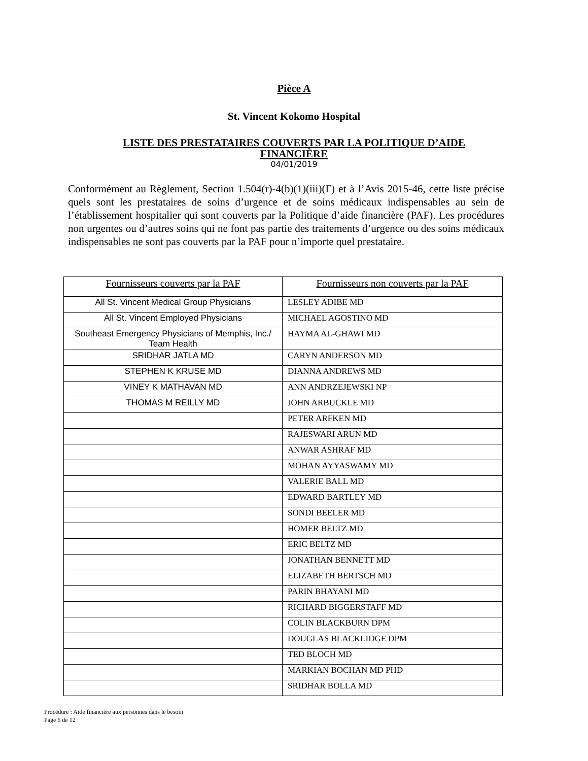Pièce A
St. Vincent Kokomo Hospital
LISTE DES PRESTATAIRES COUVERTS PAR LA POLITIQUE D’AIDE
FINANCIÈRE
04/01/2019
Conformément au Règlement, Section 1.504(r)-4(b)(1)(iii)(F) et à l’Avis 2015-46, cette liste précise quels sont les prestataires de soins d’urgence et de soins médicaux indispensables au sein de l’établissement hospitalier qui sont couverts par la Politique d’aide financière (PAF). Les procédures non urgentes ou d’autres soins qui ne font pas partie des traitements d’urgence ou des soins médicaux indispensables ne sont pas couverts par la PAF pour n’importe quel prestataire.
| Fournisseurs couverts par la PAF | Fournisseurs non couverts par la PAF |
| --- | --- |
| All St. Vincent Medical Group Physicians | LESLEY ADIBE MD |
| All St. Vincent Employed Physicians | MICHAEL AGOSTINO MD |
| Southeast Emergency Physicians of Memphis, Inc./ Team Health | HAYMA AL-GHAWI MD |
| SRIDHAR JATLA MD | CARYN ANDERSON MD |
| STEPHEN K KRUSE MD | DIANNA ANDREWS MD |
| VINEY K MATHAVAN MD | ANN ANDRZEJEWSKI NP |
| THOMAS M REILLY MD | JOHN ARBUCKLE MD |
| | PETER ARFKEN MD |
| | RAJESWARI ARUN MD |
| | ANWAR ASHRAF MD |
| | MOHAN AYYASWAMY MD |
| | VALERIE BALL MD |
| | EDWARD BARTLEY MD |
| | SONDI BEELER MD |
| | HOMER BELTZ MD |
| | ERIC BELTZ MD |
| | JONATHAN BENNETT MD |
| | ELIZABETH BERTSCH MD |
| | PARIN BHAYANI MD |
| | RICHARD BIGGERSTAFF MD |
| | COLIN BLACKBURN DPM |
| | DOUGLAS BLACKLIDGE DPM |
| | TED BLOCH MD |
| | MARKIAN BOCHAN MD PHD |
| | SRIDHAR BOLLA MD |
Procédure : Aide financière aux personnes dans le besoin
Page 6 de 12